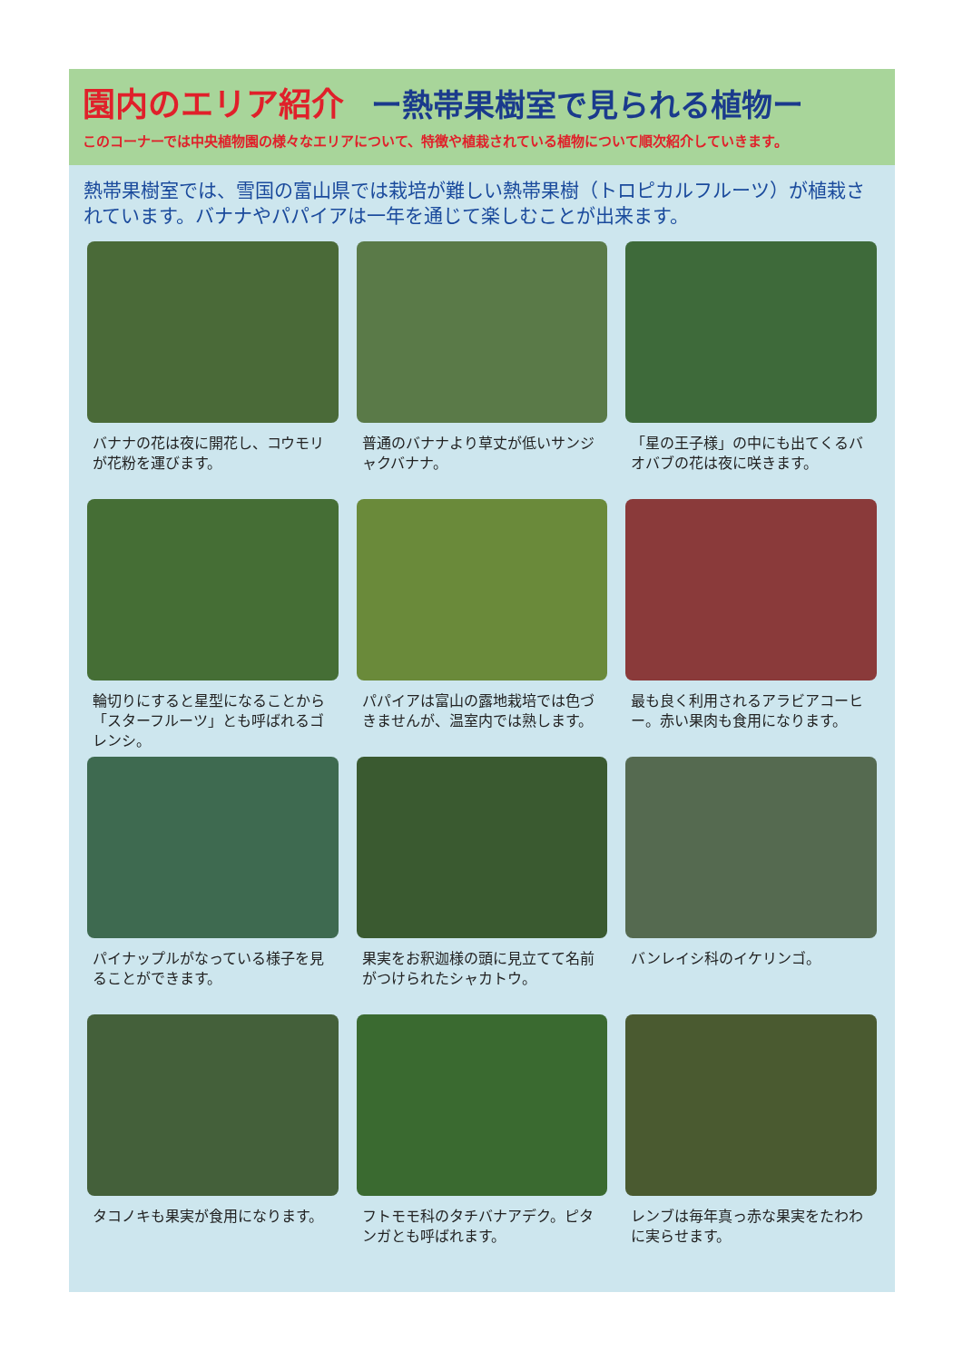園内のエリア紹介 ー熱帯果樹室で見られる植物ー
このコーナーでは中央植物園の様々なエリアについて、特徴や植栽されている植物について順次紹介していきます。
熱帯果樹室では、雪国の富山県では栽培が難しい熱帯果樹（トロピカルフルーツ）が植栽されています。バナナやパパイアは一年を通じて楽しむことが出来ます。
バナナの花は夜に開花し、コウモリが花粉を運びます。
普通のバナナより草丈が低いサンジャクバナナ。
「星の王子様」の中にも出てくるバオバブの花は夜に咲きます。
輪切りにすると星型になることから「スターフルーツ」とも呼ばれるゴレンシ。
パパイアは富山の露地栽培では色づきませんが、温室内では熟します。
最も良く利用されるアラビアコーヒー。赤い果肉も食用になります。
パイナップルがなっている様子を見ることができます。
果実をお釈迦様の頭に見立てて名前がつけられたシャカトウ。
バンレイシ科のイケリンゴ。
タコノキも果実が食用になります。
フトモモ科のタチバナアデク。ピタンガとも呼ばれます。
レンブは毎年真っ赤な果実をたわわに実らせます。